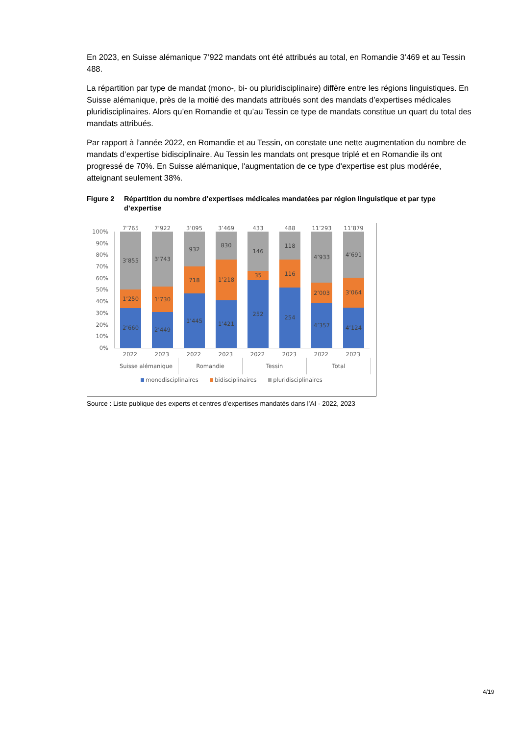En 2023, en Suisse alémanique 7’922 mandats ont été attribués au total, en Romandie 3’469 et au Tessin 488.
La répartition par type de mandat (mono-, bi- ou pluridisciplinaire) diffère entre les régions linguistiques. En Suisse alémanique, près de la moitié des mandats attribués sont des mandats d’expertises médicales pluridisciplinaires. Alors qu’en Romandie et qu’au Tessin ce type de mandats constitue un quart du total des mandats attribués.
Par rapport à l’année 2022, en Romandie et au Tessin, on constate une nette augmentation du nombre de mandats d’expertise bidisciplinaire. Au Tessin les mandats ont presque triplé et en Romandie ils ont progressé de 70%. En Suisse alémanique, l'augmentation de ce type d'expertise est plus modérée, atteignant seulement 38%.
Figure 2 Répartition du nombre d’expertises médicales mandatées par région linguistique et par type d’expertise
100%
90%
80%
70%
60%
50%
40%
30%
20%
10%
0%
7’765
3’855
1’250
2’660
7’922
3’743
1’730
2’449
3’095
932
718
1’445
3’469
830
1’218
1’421
433
146
35
252
488
118
116
254
11’293
4’933
2’003
4’357
11’879
4’691
3’064
4’124
2022 2023 2022 2023 2022 2023 2022 2023
Suisse alémanique Romandie Tessin Total
monodisciplinaires bidisciplinaires pluridisciplinaires
Source : Liste publique des experts et centres d’expertises mandatés dans l’AI - 2022, 2023
4/19